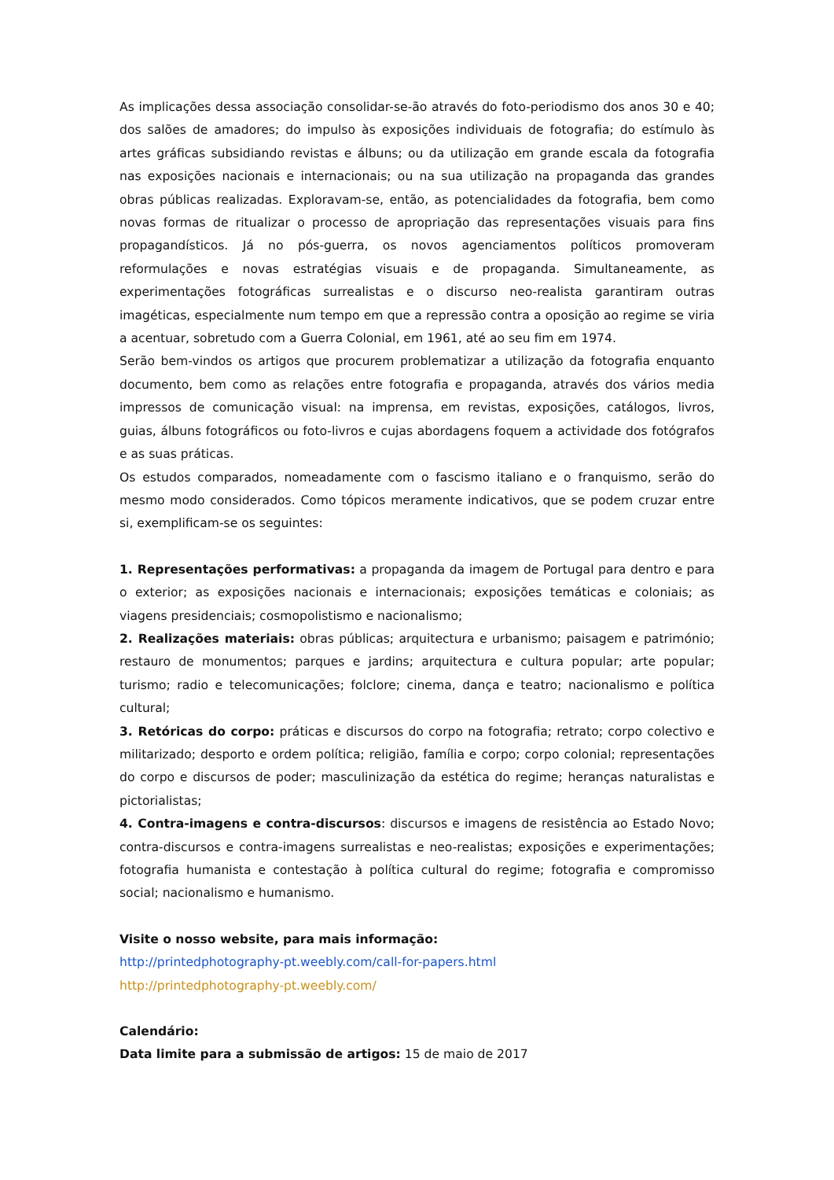As implicações dessa associação consolidar-se-ão através do foto-periodismo dos anos 30 e 40; dos salões de amadores; do impulso às exposições individuais de fotografia; do estímulo às artes gráficas subsidiando revistas e álbuns; ou da utilização em grande escala da fotografia nas exposições nacionais e internacionais; ou na sua utilização na propaganda das grandes obras públicas realizadas. Exploravam-se, então, as potencialidades da fotografia, bem como novas formas de ritualizar o processo de apropriação das representações visuais para fins propagandísticos. Já no pós-guerra, os novos agenciamentos políticos promoveram reformulações e novas estratégias visuais e de propaganda. Simultaneamente, as experimentações fotográficas surrealistas e o discurso neo-realista garantiram outras imagéticas, especialmente num tempo em que a repressão contra a oposição ao regime se viria a acentuar, sobretudo com a Guerra Colonial, em 1961, até ao seu fim em 1974.
Serão bem-vindos os artigos que procurem problematizar a utilização da fotografia enquanto documento, bem como as relações entre fotografia e propaganda, através dos vários media impressos de comunicação visual: na imprensa, em revistas, exposições, catálogos, livros, guias, álbuns fotográficos ou foto-livros e cujas abordagens foquem a actividade dos fotógrafos e as suas práticas.
Os estudos comparados, nomeadamente com o fascismo italiano e o franquismo, serão do mesmo modo considerados. Como tópicos meramente indicativos, que se podem cruzar entre si, exemplificam-se os seguintes:
1. Representações performativas: a propaganda da imagem de Portugal para dentro e para o exterior; as exposições nacionais e internacionais; exposições temáticas e coloniais; as viagens presidenciais; cosmopolistismo e nacionalismo;
2. Realizações materiais: obras públicas; arquitectura e urbanismo; paisagem e património; restauro de monumentos; parques e jardins; arquitectura e cultura popular; arte popular; turismo; radio e telecomunicações; folclore; cinema, dança e teatro; nacionalismo e política cultural;
3. Retóricas do corpo: práticas e discursos do corpo na fotografia; retrato; corpo colectivo e militarizado; desporto e ordem política; religião, família e corpo; corpo colonial; representações do corpo e discursos de poder; masculinização da estética do regime; heranças naturalistas e pictorialistas;
4. Contra-imagens e contra-discursos: discursos e imagens de resistência ao Estado Novo; contra-discursos e contra-imagens surrealistas e neo-realistas; exposições e experimentações; fotografia humanista e contestação à política cultural do regime; fotografia e compromisso social; nacionalismo e humanismo.
Visite o nosso website, para mais informação:
http://printedphotography-pt.weebly.com/call-for-papers.html
http://printedphotography-pt.weebly.com/
Calendário:
Data limite para a submissão de artigos: 15 de maio de 2017